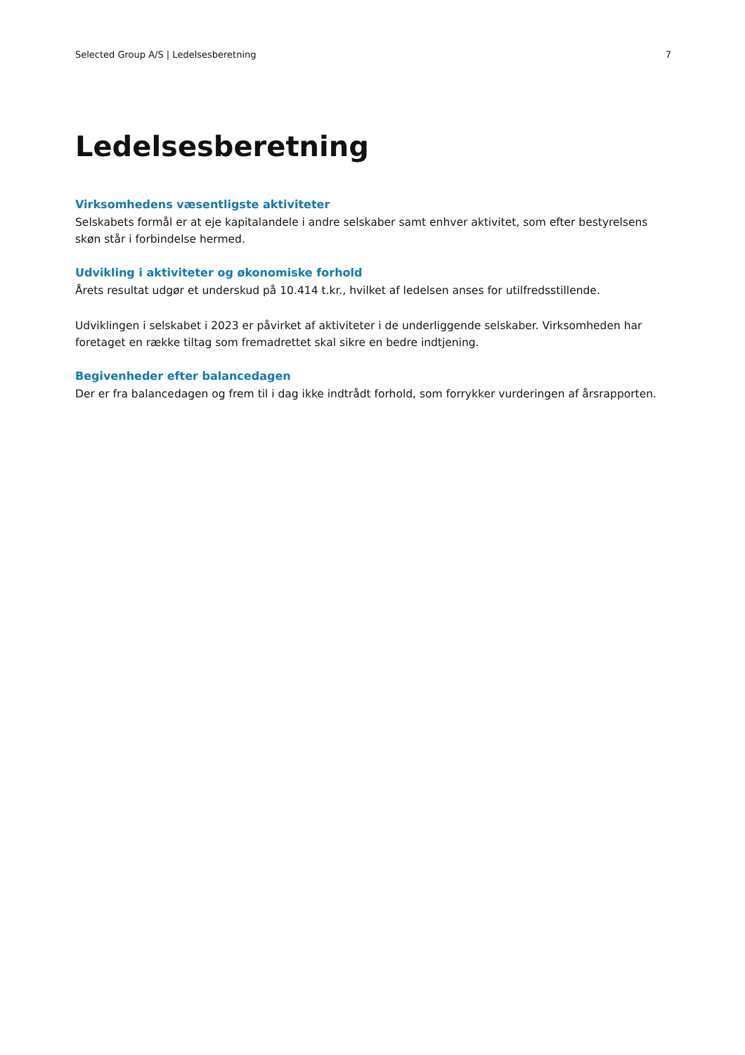Selected Group A/S | Ledelsesberetning 7
Ledelsesberetning
Virksomhedens væsentligste aktiviteter
Selskabets formål er at eje kapitalandele i andre selskaber samt enhver aktivitet, som efter bestyrelsens skøn står i forbindelse hermed.
Udvikling i aktiviteter og økonomiske forhold
Årets resultat udgør et underskud på 10.414 t.kr., hvilket af ledelsen anses for utilfredsstillende.
Udviklingen i selskabet i 2023 er påvirket af aktiviteter i de underliggende selskaber. Virksomheden har foretaget en række tiltag som fremadrettet skal sikre en bedre indtjening.
Begivenheder efter balancedagen
Der er fra balancedagen og frem til i dag ikke indtrådt forhold, som forrykker vurderingen af årsrapporten.